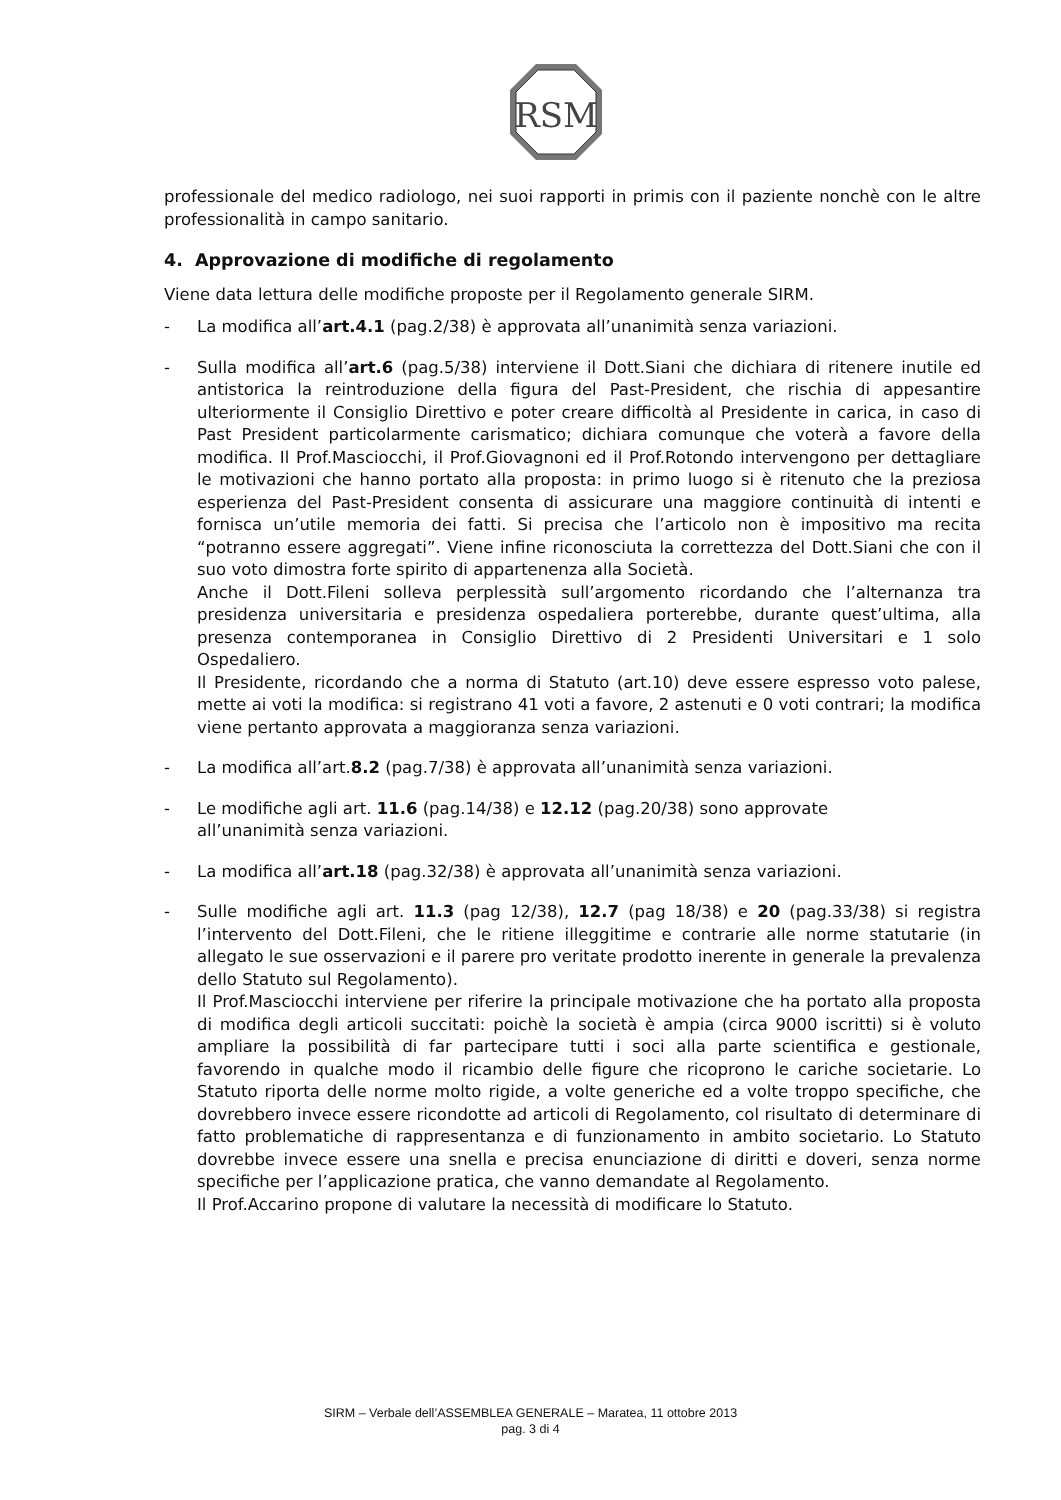RSM
professionale del medico radiologo, nei suoi rapporti in primis con il paziente nonchè con le altre professionalità in campo sanitario.
4. Approvazione di modifiche di regolamento
Viene data lettura delle modifiche proposte per il Regolamento generale SIRM.
- La modifica all’art.4.1 (pag.2/38) è approvata all’unanimità senza variazioni.
- Sulla modifica all’art.6 (pag.5/38) interviene il Dott.Siani che dichiara di ritenere inutile ed antistorica la reintroduzione della figura del Past-President, che rischia di appesantire ulteriormente il Consiglio Direttivo e poter creare difficoltà al Presidente in carica, in caso di Past President particolarmente carismatico; dichiara comunque che voterà a favore della modifica. Il Prof.Masciocchi, il Prof.Giovagnoni ed il Prof.Rotondo intervengono per dettagliare le motivazioni che hanno portato alla proposta: in primo luogo si è ritenuto che la preziosa esperienza del Past-President consenta di assicurare una maggiore continuità di intenti e fornisca un’utile memoria dei fatti. Si precisa che l’articolo non è impositivo ma recita “potranno essere aggregati”. Viene infine riconosciuta la correttezza del Dott.Siani che con il suo voto dimostra forte spirito di appartenenza alla Società.
Anche il Dott.Fileni solleva perplessità sull’argomento ricordando che l’alternanza tra presidenza universitaria e presidenza ospedaliera porterebbe, durante quest’ultima, alla presenza contemporanea in Consiglio Direttivo di 2 Presidenti Universitari e 1 solo Ospedaliero.
Il Presidente, ricordando che a norma di Statuto (art.10) deve essere espresso voto palese, mette ai voti la modifica: si registrano 41 voti a favore, 2 astenuti e 0 voti contrari; la modifica viene pertanto approvata a maggioranza senza variazioni.
- La modifica all’art.8.2 (pag.7/38) è approvata all’unanimità senza variazioni.
- Le modifiche agli art. 11.6 (pag.14/38) e 12.12 (pag.20/38) sono approvate
all’unanimità senza variazioni.
- La modifica all’art.18 (pag.32/38) è approvata all’unanimità senza variazioni.
- Sulle modifiche agli art. 11.3 (pag 12/38), 12.7 (pag 18/38) e 20 (pag.33/38) si registra l’intervento del Dott.Fileni, che le ritiene illeggitime e contrarie alle norme statutarie (in allegato le sue osservazioni e il parere pro veritate prodotto inerente in generale la prevalenza dello Statuto sul Regolamento).
Il Prof.Masciocchi interviene per riferire la principale motivazione che ha portato alla proposta di modifica degli articoli succitati: poichè la società è ampia (circa 9000 iscritti) si è voluto ampliare la possibilità di far partecipare tutti i soci alla parte scientifica e gestionale, favorendo in qualche modo il ricambio delle figure che ricoprono le cariche societarie. Lo Statuto riporta delle norme molto rigide, a volte generiche ed a volte troppo specifiche, che dovrebbero invece essere ricondotte ad articoli di Regolamento, col risultato di determinare di fatto problematiche di rappresentanza e di funzionamento in ambito societario. Lo Statuto dovrebbe invece essere una snella e precisa enunciazione di diritti e doveri, senza norme specifiche per l’applicazione pratica, che vanno demandate al Regolamento.
Il Prof.Accarino propone di valutare la necessità di modificare lo Statuto.
SIRM – Verbale dell’ASSEMBLEA GENERALE – Maratea, 11 ottobre 2013
pag. 3 di 4